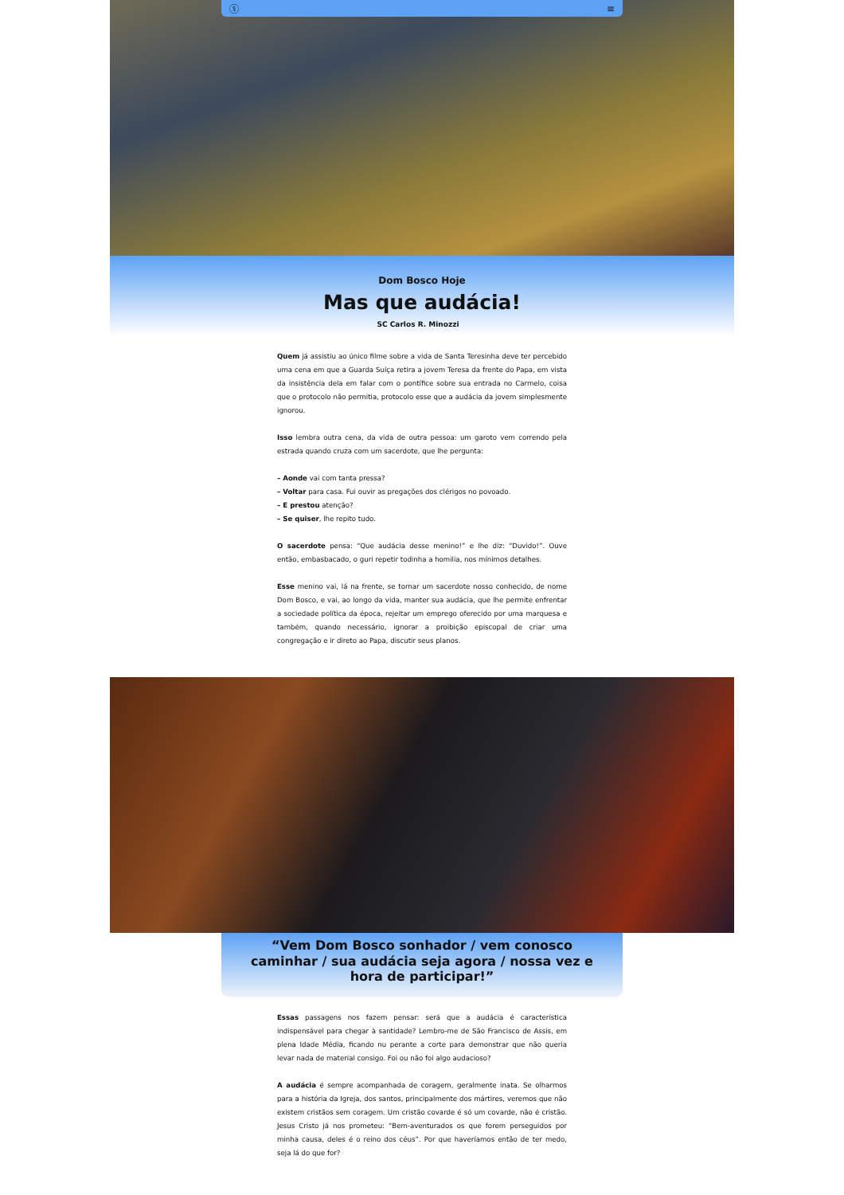ⓢ ≡
Dom Bosco Hoje
Mas que audácia!
SC Carlos R. Minozzi
Quem já assistiu ao único filme sobre a vida de Santa Teresinha deve ter percebido uma cena em que a Guarda Suíça retira a jovem Teresa da frente do Papa, em vista da insistência dela em falar com o pontífice sobre sua entrada no Carmelo, coisa que o protocolo não permitia, protocolo esse que a audácia da jovem simplesmente ignorou.
Isso lembra outra cena, da vida de outra pessoa: um garoto vem correndo pela estrada quando cruza com um sacerdote, que lhe pergunta:
– Aonde vai com tanta pressa?
– Voltar para casa. Fui ouvir as pregações dos clérigos no povoado.
– E prestou atenção?
– Se quiser, lhe repito tudo.
O sacerdote pensa: “Que audácia desse menino!” e lhe diz: “Duvido!”. Ouve então, embasbacado, o guri repetir todinha a homilia, nos mínimos detalhes.
Esse menino vai, lá na frente, se tornar um sacerdote nosso conhecido, de nome Dom Bosco, e vai, ao longo da vida, manter sua audácia, que lhe permite enfrentar a sociedade política da época, rejeitar um emprego oferecido por uma marquesa e também, quando necessário, ignorar a proibição episcopal de criar uma congregação e ir direto ao Papa, discutir seus planos.
“Vem Dom Bosco sonhador / vem conosco caminhar / sua audácia seja agora / nossa vez e hora de participar!”
Essas passagens nos fazem pensar: será que a audácia é característica indispensável para chegar à santidade? Lembro-me de São Francisco de Assis, em plena Idade Média, ficando nu perante a corte para demonstrar que não queria levar nada de material consigo. Foi ou não foi algo audacioso?
A audácia é sempre acompanhada de coragem, geralmente inata. Se olharmos para a história da Igreja, dos santos, principalmente dos mártires, veremos que não existem cristãos sem coragem. Um cristão covarde é só um covarde, não é cristão. Jesus Cristo já nos prometeu: “Bem-aventurados os que forem perseguidos por minha causa, deles é o reino dos céus”. Por que haveríamos então de ter medo, seja lá do que for?